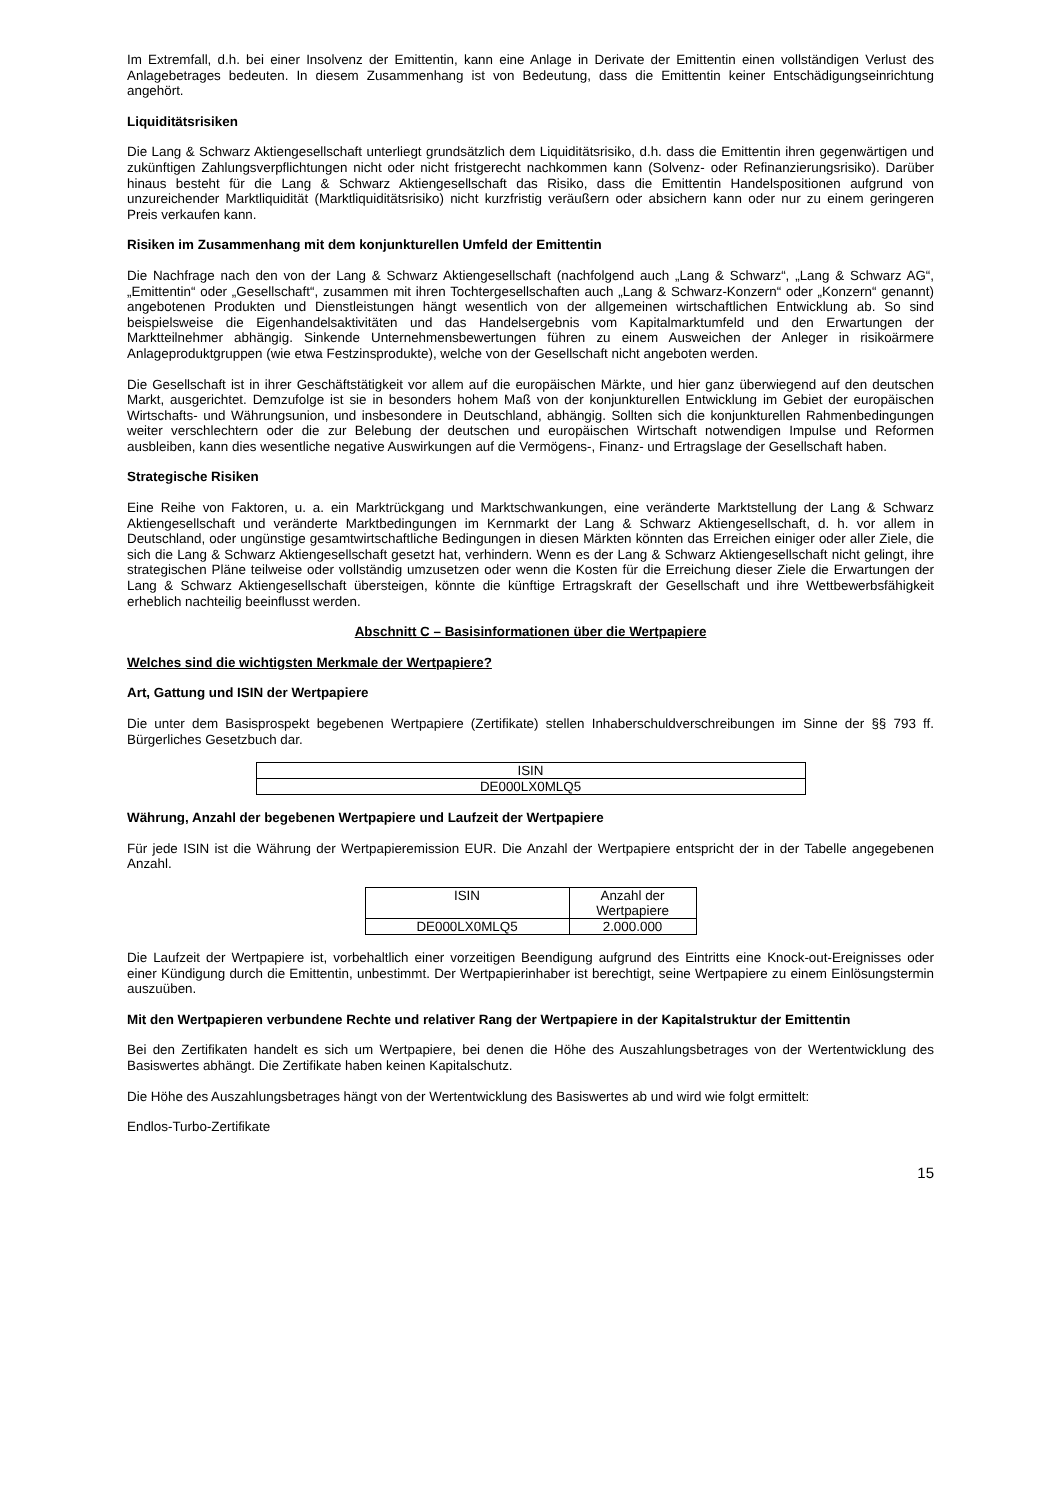Im Extremfall, d.h. bei einer Insolvenz der Emittentin, kann eine Anlage in Derivate der Emittentin einen vollständigen Verlust des Anlagebetrages bedeuten. In diesem Zusammenhang ist von Bedeutung, dass die Emittentin keiner Entschädigungseinrichtung angehört.
Liquiditätsrisiken
Die Lang & Schwarz Aktiengesellschaft unterliegt grundsätzlich dem Liquiditätsrisiko, d.h. dass die Emittentin ihren gegenwärtigen und zukünftigen Zahlungsverpflichtungen nicht oder nicht fristgerecht nachkommen kann (Solvenz- oder Refinanzierungsrisiko). Darüber hinaus besteht für die Lang & Schwarz Aktiengesellschaft das Risiko, dass die Emittentin Handelspositionen aufgrund von unzureichender Marktliquidität (Marktliquiditätsrisiko) nicht kurzfristig veräußern oder absichern kann oder nur zu einem geringeren Preis verkaufen kann.
Risiken im Zusammenhang mit dem konjunkturellen Umfeld der Emittentin
Die Nachfrage nach den von der Lang & Schwarz Aktiengesellschaft (nachfolgend auch „Lang & Schwarz“, „Lang & Schwarz AG“, „Emittentin“ oder „Gesellschaft“, zusammen mit ihren Tochtergesellschaften auch „Lang & Schwarz-Konzern“ oder „Konzern“ genannt) angebotenen Produkten und Dienstleistungen hängt wesentlich von der allgemeinen wirtschaftlichen Entwicklung ab. So sind beispielsweise die Eigenhandelsaktivitäten und das Handelsergebnis vom Kapitalmarktumfeld und den Erwartungen der Marktteilnehmer abhängig. Sinkende Unternehmensbewertungen führen zu einem Ausweichen der Anleger in risikoärmere Anlageproduktgruppen (wie etwa Festzinsprodukte), welche von der Gesellschaft nicht angeboten werden.
Die Gesellschaft ist in ihrer Geschäftstätigkeit vor allem auf die europäischen Märkte, und hier ganz überwiegend auf den deutschen Markt, ausgerichtet. Demzufolge ist sie in besonders hohem Maß von der konjunkturellen Entwicklung im Gebiet der europäischen Wirtschafts- und Währungsunion, und insbesondere in Deutschland, abhängig. Sollten sich die konjunkturellen Rahmenbedingungen weiter verschlechtern oder die zur Belebung der deutschen und europäischen Wirtschaft notwendigen Impulse und Reformen ausbleiben, kann dies wesentliche negative Auswirkungen auf die Vermögens-, Finanz- und Ertragslage der Gesellschaft haben.
Strategische Risiken
Eine Reihe von Faktoren, u. a. ein Marktrückgang und Marktschwankungen, eine veränderte Marktstellung der Lang & Schwarz Aktiengesellschaft und veränderte Marktbedingungen im Kernmarkt der Lang & Schwarz Aktiengesellschaft, d. h. vor allem in Deutschland, oder ungünstige gesamtwirtschaftliche Bedingungen in diesen Märkten könnten das Erreichen einiger oder aller Ziele, die sich die Lang & Schwarz Aktiengesellschaft gesetzt hat, verhindern. Wenn es der Lang & Schwarz Aktiengesellschaft nicht gelingt, ihre strategischen Pläne teilweise oder vollständig umzusetzen oder wenn die Kosten für die Erreichung dieser Ziele die Erwartungen der Lang & Schwarz Aktiengesellschaft übersteigen, könnte die künftige Ertragskraft der Gesellschaft und ihre Wettbewerbsfähigkeit erheblich nachteilig beeinflusst werden.
Abschnitt C – Basisinformationen über die Wertpapiere
Welches sind die wichtigsten Merkmale der Wertpapiere?
Art, Gattung und ISIN der Wertpapiere
Die unter dem Basisprospekt begebenen Wertpapiere (Zertifikate) stellen Inhaberschuldverschreibungen im Sinne der §§ 793 ff. Bürgerliches Gesetzbuch dar.
| ISIN |
| --- |
| DE000LX0MLQ5 |
Währung, Anzahl der begebenen Wertpapiere und Laufzeit der Wertpapiere
Für jede ISIN ist die Währung der Wertpapieremission EUR. Die Anzahl der Wertpapiere entspricht der in der Tabelle angegebenen Anzahl.
| ISIN | Anzahl der Wertpapiere |
| --- | --- |
| DE000LX0MLQ5 | 2.000.000 |
Die Laufzeit der Wertpapiere ist, vorbehaltlich einer vorzeitigen Beendigung aufgrund des Eintritts eine Knock-out-Ereignisses oder einer Kündigung durch die Emittentin, unbestimmt. Der Wertpapierinhaber ist berechtigt, seine Wertpapiere zu einem Einlösungstermin auszuüben.
Mit den Wertpapieren verbundene Rechte und relativer Rang der Wertpapiere in der Kapitalstruktur der Emittentin
Bei den Zertifikaten handelt es sich um Wertpapiere, bei denen die Höhe des Auszahlungsbetrages von der Wertentwicklung des Basiswertes abhängt. Die Zertifikate haben keinen Kapitalschutz.
Die Höhe des Auszahlungsbetrages hängt von der Wertentwicklung des Basiswertes ab und wird wie folgt ermittelt:
Endlos-Turbo-Zertifikate
15